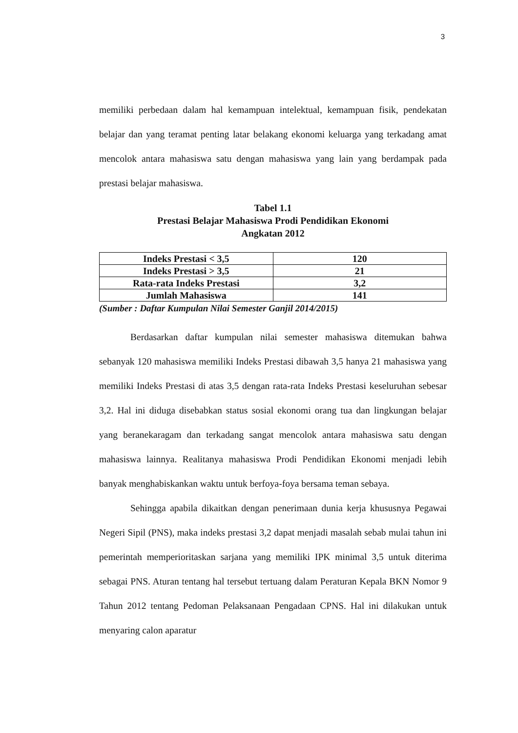3
memiliki perbedaan dalam hal kemampuan intelektual, kemampuan fisik, pendekatan belajar dan yang teramat penting latar belakang ekonomi keluarga yang terkadang amat mencolok antara mahasiswa satu dengan mahasiswa yang lain yang berdampak pada prestasi belajar mahasiswa.
Tabel 1.1
Prestasi Belajar Mahasiswa Prodi Pendidikan Ekonomi
Angkatan 2012
| Indeks Prestasi < 3,5 | 120 |
| Indeks Prestasi > 3,5 | 21 |
| Rata-rata Indeks Prestasi | 3,2 |
| Jumlah Mahasiswa | 141 |
(Sumber : Daftar Kumpulan Nilai Semester Ganjil 2014/2015)
Berdasarkan daftar kumpulan nilai semester mahasiswa ditemukan bahwa sebanyak 120 mahasiswa memiliki Indeks Prestasi dibawah 3,5 hanya 21 mahasiswa yang memiliki Indeks Prestasi di atas 3,5 dengan rata-rata Indeks Prestasi keseluruhan sebesar 3,2. Hal ini diduga disebabkan status sosial ekonomi orang tua dan lingkungan belajar yang beranekaragam dan terkadang sangat mencolok antara mahasiswa satu dengan mahasiswa lainnya. Realitanya mahasiswa Prodi Pendidikan Ekonomi menjadi lebih banyak menghabiskankan waktu untuk berfoya-foya bersama teman sebaya.
Sehingga apabila dikaitkan dengan penerimaan dunia kerja khususnya Pegawai Negeri Sipil (PNS), maka indeks prestasi 3,2 dapat menjadi masalah sebab mulai tahun ini pemerintah memperioritaskan sarjana yang memiliki IPK minimal 3,5 untuk diterima sebagai PNS. Aturan tentang hal tersebut tertuang dalam Peraturan Kepala BKN Nomor 9 Tahun 2012 tentang Pedoman Pelaksanaan Pengadaan CPNS. Hal ini dilakukan untuk menyaring calon aparatur